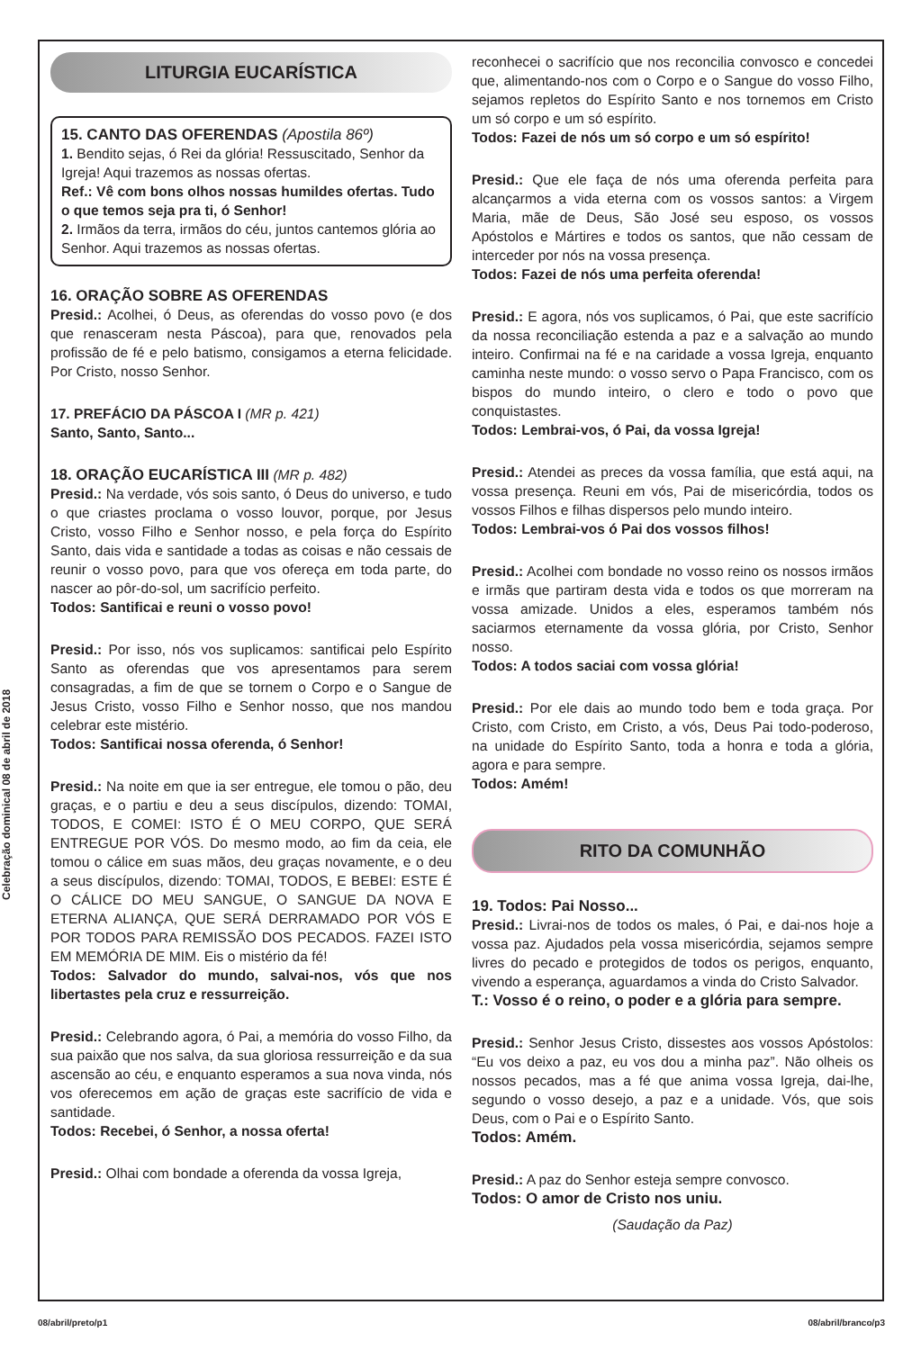Celebração dominical 08 de abril de 2018
LITURGIA EUCARÍSTICA
15. CANTO DAS OFERENDAS (Apostila 86º)
1. Bendito sejas, ó Rei da glória! Ressuscitado, Senhor da Igreja! Aqui trazemos as nossas ofertas.
Ref.: Vê com bons olhos nossas humildes ofertas. Tudo o que temos seja pra ti, ó Senhor!
2. Irmãos da terra, irmãos do céu, juntos cantemos glória ao Senhor. Aqui trazemos as nossas ofertas.
16. ORAÇÃO SOBRE AS OFERENDAS
Presid.: Acolhei, ó Deus, as oferendas do vosso povo (e dos que renasceram nesta Páscoa), para que, renovados pela profissão de fé e pelo batismo, consigamos a eterna felicidade. Por Cristo, nosso Senhor.
17. PREFÁCIO DA PÁSCOA I (MR p. 421)
Santo, Santo, Santo...
18. ORAÇÃO EUCARÍSTICA III (MR p. 482)
Presid.: Na verdade, vós sois santo, ó Deus do universo, e tudo o que criastes proclama o vosso louvor, porque, por Jesus Cristo, vosso Filho e Senhor nosso, e pela força do Espírito Santo, dais vida e santidade a todas as coisas e não cessais de reunir o vosso povo, para que vos ofereça em toda parte, do nascer ao pôr-do-sol, um sacrifício perfeito.
Todos: Santificai e reuni o vosso povo!
Presid.: Por isso, nós vos suplicamos: santificai pelo Espírito Santo as oferendas que vos apresentamos para serem consagradas, a fim de que se tornem o Corpo e o Sangue de Jesus Cristo, vosso Filho e Senhor nosso, que nos mandou celebrar este mistério.
Todos: Santificai nossa oferenda, ó Senhor!
Presid.: Na noite em que ia ser entregue, ele tomou o pão, deu graças, e o partiu e deu a seus discípulos, dizendo: TOMAI, TODOS, E COMEI: ISTO É O MEU CORPO, QUE SERÁ ENTREGUE POR VÓS. Do mesmo modo, ao fim da ceia, ele tomou o cálice em suas mãos, deu graças novamente, e o deu a seus discípulos, dizendo: TOMAI, TODOS, E BEBEI: ESTE É O CÁLICE DO MEU SANGUE, O SANGUE DA NOVA E ETERNA ALIANÇA, QUE SERÁ DERRAMADO POR VÓS E POR TODOS PARA REMISSÃO DOS PECADOS. FAZEI ISTO EM MEMÓRIA DE MIM. Eis o mistério da fé!
Todos: Salvador do mundo, salvai-nos, vós que nos libertastes pela cruz e ressurreição.
Presid.: Celebrando agora, ó Pai, a memória do vosso Filho, da sua paixão que nos salva, da sua gloriosa ressurreição e da sua ascensão ao céu, e enquanto esperamos a sua nova vinda, nós vos oferecemos em ação de graças este sacrifício de vida e santidade.
Todos: Recebei, ó Senhor, a nossa oferta!
Presid.: Olhai com bondade a oferenda da vossa Igreja,
reconhecei o sacrifício que nos reconcilia convosco e concedei que, alimentando-nos com o Corpo e o Sangue do vosso Filho, sejamos repletos do Espírito Santo e nos tornemos em Cristo um só corpo e um só espírito.
Todos: Fazei de nós um só corpo e um só espírito!
Presid.: Que ele faça de nós uma oferenda perfeita para alcançarmos a vida eterna com os vossos santos: a Virgem Maria, mãe de Deus, São José seu esposo, os vossos Apóstolos e Mártires e todos os santos, que não cessam de interceder por nós na vossa presença.
Todos: Fazei de nós uma perfeita oferenda!
Presid.: E agora, nós vos suplicamos, ó Pai, que este sacrifício da nossa reconciliação estenda a paz e a salvação ao mundo inteiro. Confirmai na fé e na caridade a vossa Igreja, enquanto caminha neste mundo: o vosso servo o Papa Francisco, com os bispos do mundo inteiro, o clero e todo o povo que conquistastes.
Todos: Lembrai-vos, ó Pai, da vossa Igreja!
Presid.: Atendei as preces da vossa família, que está aqui, na vossa presença. Reuni em vós, Pai de misericórdia, todos os vossos Filhos e filhas dispersos pelo mundo inteiro.
Todos: Lembrai-vos ó Pai dos vossos filhos!
Presid.: Acolhei com bondade no vosso reino os nossos irmãos e irmãs que partiram desta vida e todos os que morreram na vossa amizade. Unidos a eles, esperamos também nós saciarmos eternamente da vossa glória, por Cristo, Senhor nosso.
Todos: A todos saciai com vossa glória!
Presid.: Por ele dais ao mundo todo bem e toda graça. Por Cristo, com Cristo, em Cristo, a vós, Deus Pai todo-poderoso, na unidade do Espírito Santo, toda a honra e toda a glória, agora e para sempre.
Todos: Amém!
RITO DA COMUNHÃO
19. Todos: Pai Nosso...
Presid.: Livrai-nos de todos os males, ó Pai, e dai-nos hoje a vossa paz. Ajudados pela vossa misericórdia, sejamos sempre livres do pecado e protegidos de todos os perigos, enquanto, vivendo a esperança, aguardamos a vinda do Cristo Salvador.
T.: Vosso é o reino, o poder e a glória para sempre.
Presid.: Senhor Jesus Cristo, dissestes aos vossos Apóstolos: “Eu vos deixo a paz, eu vos dou a minha paz”. Não olheis os nossos pecados, mas a fé que anima vossa Igreja, dai-lhe, segundo o vosso desejo, a paz e a unidade. Vós, que sois Deus, com o Pai e o Espírito Santo.
Todos: Amém.
Presid.: A paz do Senhor esteja sempre convosco.
Todos: O amor de Cristo nos uniu.
(Saudação da Paz)
08/abril/preto/p1 08/abril/branco/p3